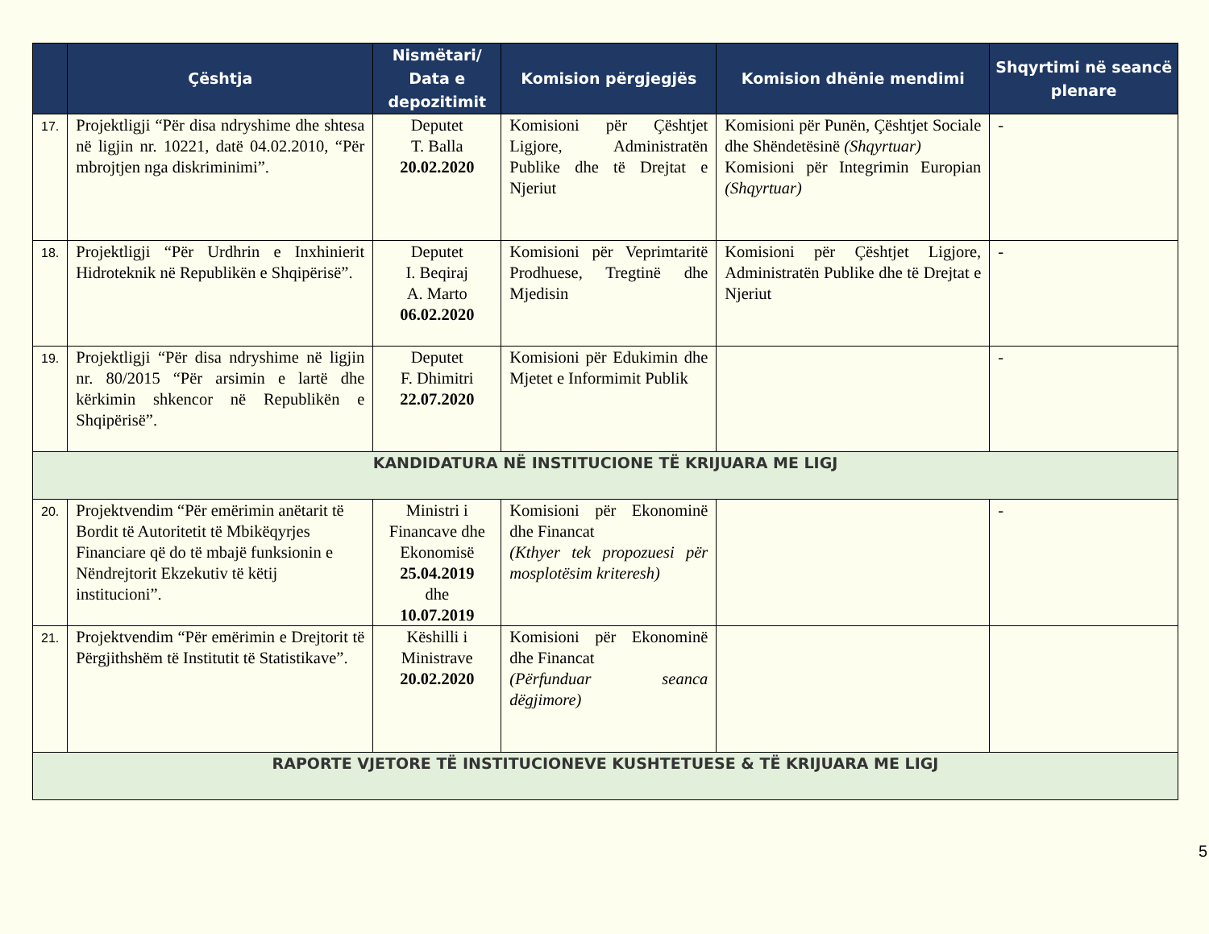| | Çështja | Nismëtari/ Data e depozitimit | Komision përgjegjës | Komision dhënie mendimi | Shqyrtimi në seancë plenare |
| --- | --- | --- | --- | --- | --- |
| 17. | Projektligji “Për disa ndryshime dhe shtesa në ligjin nr. 10221, datë 04.02.2010, “Për mbrojtjen nga diskriminimi”. | Deputet T. Balla 20.02.2020 | Komisioni për Çështjet Ligjore, Administratën Publike dhe të Drejtat e Njeriut | Komisioni për Punën, Çështjet Sociale dhe Shëndetësinë (Shqyrtuar) Komisioni për Integrimin Europian (Shqyrtuar) | - |
| 18. | Projektligji “Për Urdhrin e Inxhinierit Hidroteknik në Republikën e Shqipërisë”. | Deputet I. Beqiraj A. Marto 06.02.2020 | Komisioni për Veprimtaritë Prodhuese, Tregtinë dhe Mjedisin | Komisioni për Çështjet Ligjore, Administratën Publike dhe të Drejtat e Njeriut | - |
| 19. | Projektligji “Për disa ndryshime në ligjin nr. 80/2015 “Për arsimin e lartë dhe kërkimin shkencor në Republikën e Shqipërisë”. | Deputet F. Dhimitri 22.07.2020 | Komisioni për Edukimin dhe Mjetet e Informimit Publik | | - |
| KANDIDATURA NË INSTITUCIONE TË KRIJUARA ME LIGJ | | | | | |
| 20. | Projektvendim “Për emërimin anëtarit të Bordit të Autoritetit të Mbikëqyrjes Financiare që do të mbajë funksionin e Nëndrejtorit Ekzekutiv të këtij institucioni”. | Ministri i Financave dhe Ekonomisë 25.04.2019 dhe 10.07.2019 | Komisioni për Ekonominë dhe Financat (Kthyer tek propozuesi për mosplotësim kriteresh) | | - |
| 21. | Projektvendim “Për emërimin e Drejtorit të Përgjithshëm të Institutit të Statistikave”. | Këshilli i Ministrave 20.02.2020 | Komisioni për Ekonominë dhe Financat (Përfunduar seanca dëgjimore) | | |
| RAPORTE VJETORE TË INSTITUCIONEVE KUSHTETUESE & TË KRIJUARA ME LIGJ | | | | | |
5